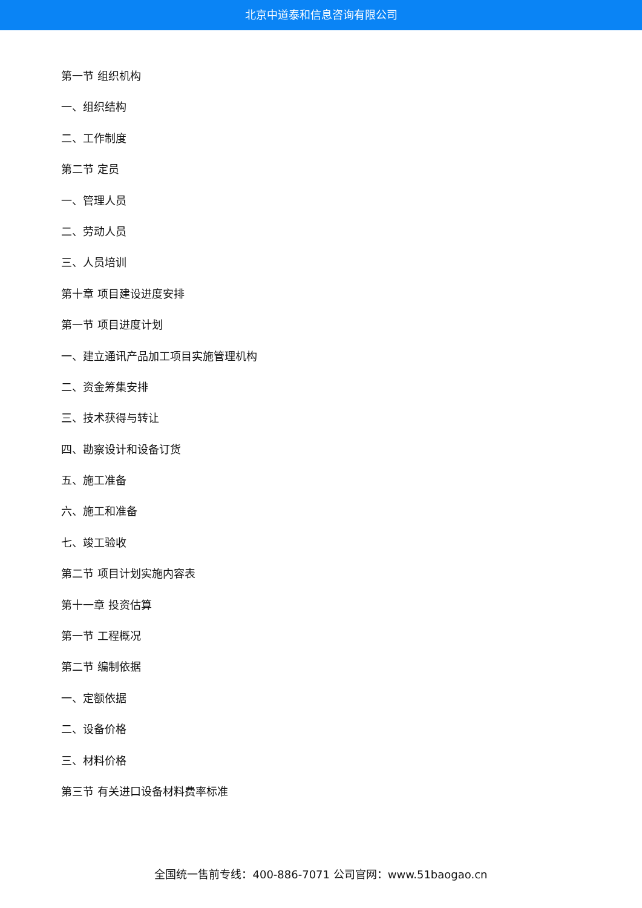北京中道泰和信息咨询有限公司
第一节 组织机构
一、组织结构
二、工作制度
第二节 定员
一、管理人员
二、劳动人员
三、人员培训
第十章 项目建设进度安排
第一节 项目进度计划
一、建立通讯产品加工项目实施管理机构
二、资金筹集安排
三、技术获得与转让
四、勘察设计和设备订货
五、施工准备
六、施工和准备
七、竣工验收
第二节 项目计划实施内容表
第十一章 投资估算
第一节 工程概况
第二节 编制依据
一、定额依据
二、设备价格
三、材料价格
第三节 有关进口设备材料费率标准
全国统一售前专线：400-886-7071 公司官网：www.51baogao.cn